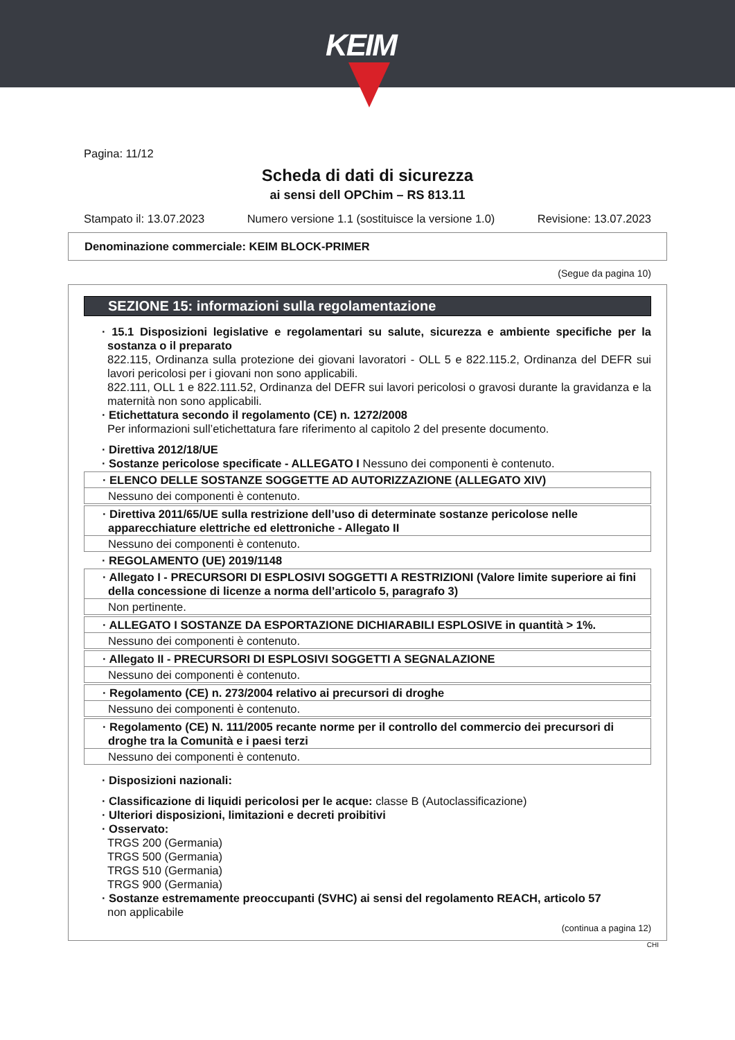KEIM
Pagina: 11/12
Scheda di dati di sicurezza
ai sensi dell OPChim – RS 813.11
Stampato il: 13.07.2023 Numero versione 1.1 (sostituisce la versione 1.0) Revisione: 13.07.2023
Denominazione commerciale: KEIM BLOCK-PRIMER
(Segue da pagina 10)
SEZIONE 15: informazioni sulla regolamentazione
· 15.1 Disposizioni legislative e regolamentari su salute, sicurezza e ambiente specifiche per la sostanza o il preparato
822.115, Ordinanza sulla protezione dei giovani lavoratori - OLL 5 e 822.115.2, Ordinanza del DEFR sui lavori pericolosi per i giovani non sono applicabili.
822.111, OLL 1 e 822.111.52, Ordinanza del DEFR sui lavori pericolosi o gravosi durante la gravidanza e la maternità non sono applicabili.
· Etichettatura secondo il regolamento (CE) n. 1272/2008
Per informazioni sull’etichettatura fare riferimento al capitolo 2 del presente documento.
· Direttiva 2012/18/UE
· Sostanze pericolose specificate - ALLEGATO I Nessuno dei componenti è contenuto.
· ELENCO DELLE SOSTANZE SOGGETTE AD AUTORIZZAZIONE (ALLEGATO XIV)
Nessuno dei componenti è contenuto.
· Direttiva 2011/65/UE sulla restrizione dell’uso di determinate sostanze pericolose nelle apparecchiature elettriche ed elettroniche - Allegato II
Nessuno dei componenti è contenuto.
· REGOLAMENTO (UE) 2019/1148
· Allegato I - PRECURSORI DI ESPLOSIVI SOGGETTI A RESTRIZIONI (Valore limite superiore ai fini della concessione di licenze a norma dell’articolo 5, paragrafo 3)
Non pertinente.
· ALLEGATO I SOSTANZE DA ESPORTAZIONE DICHIARABILI ESPLOSIVE in quantità > 1%.
Nessuno dei componenti è contenuto.
· Allegato II - PRECURSORI DI ESPLOSIVI SOGGETTI A SEGNALAZIONE
Nessuno dei componenti è contenuto.
· Regolamento (CE) n. 273/2004 relativo ai precursori di droghe
Nessuno dei componenti è contenuto.
· Regolamento (CE) N. 111/2005 recante norme per il controllo del commercio dei precursori di droghe tra la Comunità e i paesi terzi
Nessuno dei componenti è contenuto.
· Disposizioni nazionali:
· Classificazione di liquidi pericolosi per le acque: classe B (Autoclassificazione)
· Ulteriori disposizioni, limitazioni e decreti proibitivi
· Osservato:
TRGS 200 (Germania)
TRGS 500 (Germania)
TRGS 510 (Germania)
TRGS 900 (Germania)
· Sostanze estremamente preoccupanti (SVHC) ai sensi del regolamento REACH, articolo 57
non applicabile
(continua a pagina 12)
CHI